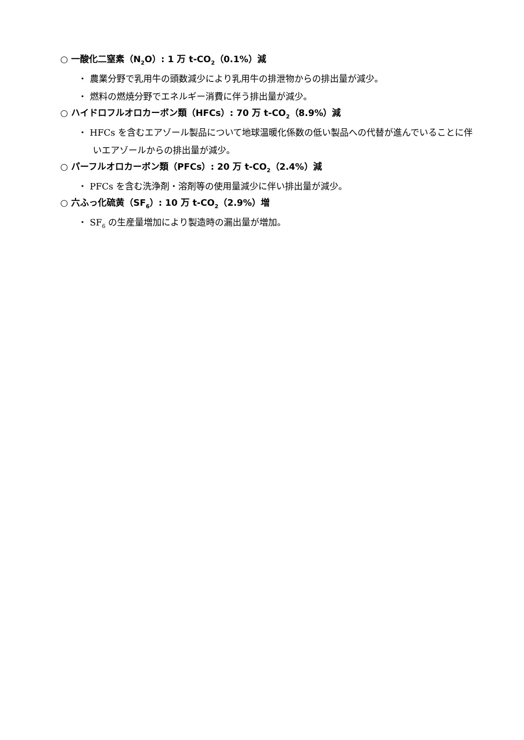○ 一酸化二窒素（N<sub>2</sub>O）: 1 万 t-CO<sub>2</sub>（0.1%）減
・ 農業分野で乳用牛の頭数減少により乳用牛の排泄物からの排出量が減少。
・ 燃料の燃焼分野でエネルギー消費に伴う排出量が減少。
○ ハイドロフルオロカーボン類（HFCs）: 70 万 t-CO<sub>2</sub>（8.9%）減
・ HFCs を含むエアゾール製品について地球温暖化係数の低い製品への代替が進んでいることに伴いエアゾールからの排出量が減少。
○ パーフルオロカーボン類（PFCs）: 20 万 t-CO<sub>2</sub>（2.4%）減
・ PFCs を含む洗浄剤・溶剤等の使用量減少に伴い排出量が減少。
○ 六ふっ化硫黄（SF<sub>6</sub>）: 10 万 t-CO<sub>2</sub>（2.9%）増
・ SF<sub>6</sub> の生産量増加により製造時の漏出量が増加。